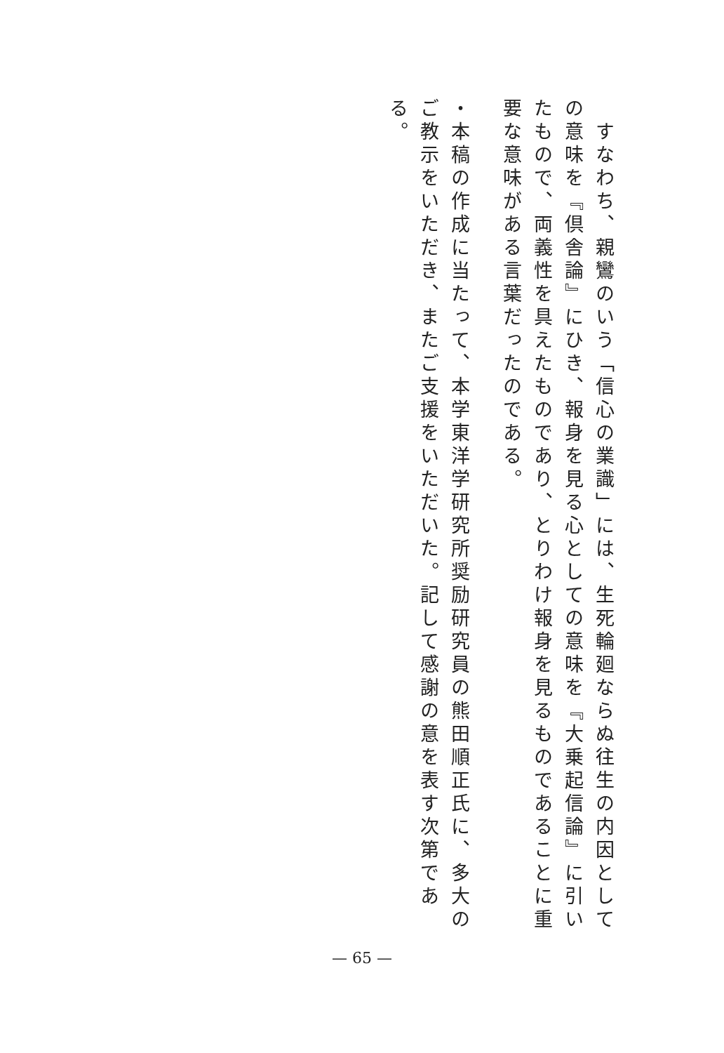すなわち、親鸞のいう「信心の業識」には、生死輪廻ならぬ往生の内因としての意味を『倶舎論』にひき、報身を見る心としての意味を『大乗起信論』に引いたもので、両義性を具えたものであり、とりわけ報身を見るものであることに重要な意味がある言葉だったのである。
・本稿の作成に当たって、本学東洋学研究所奨励研究員の熊田順正氏に、多大のご教示をいただき、またご支援をいただいた。記して感謝の意を表す次第である。
— 65 —